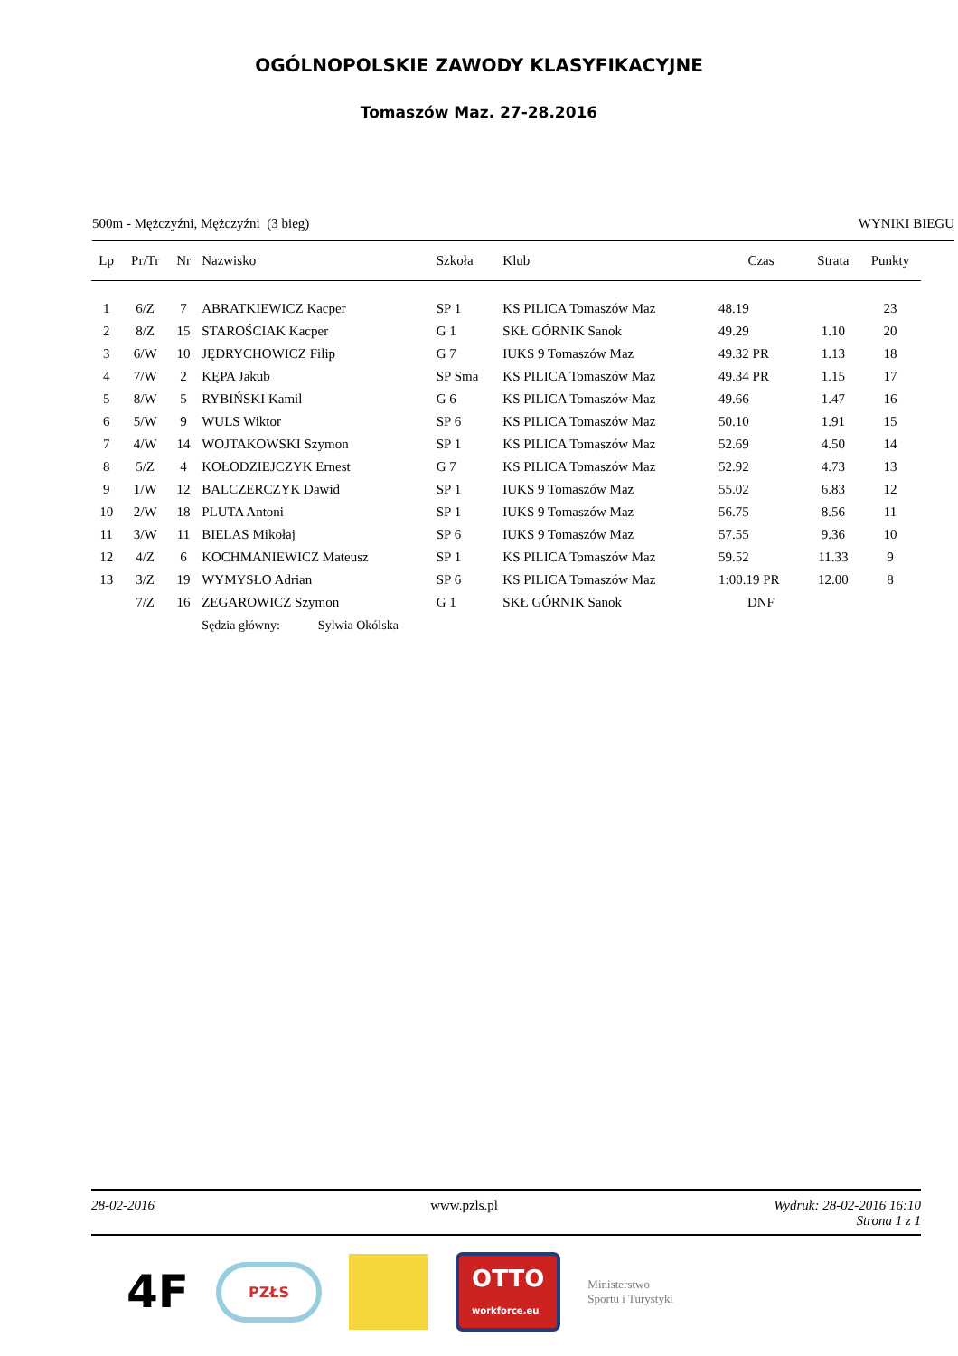OGÓLNOPOLSKIE ZAWODY KLASYFIKACYJNE
Tomaszów Maz. 27-28.2016
500m - Mężczyźni, Mężczyźni (3 bieg) WYNIKI BIEGU
| Lp | Pr/Tr | Nr | Nazwisko | Szkoła | Klub | Czas | Strata | Punkty |
| --- | --- | --- | --- | --- | --- | --- | --- | --- |
| 1 | 6/Z | 7 | ABRATKIEWICZ Kacper | SP 1 | KS PILICA Tomaszów Maz | 48.19 | | 23 |
| 2 | 8/Z | 15 | STAROŚCIAK Kacper | G 1 | SKŁ GÓRNIK Sanok | 49.29 | 1.10 | 20 |
| 3 | 6/W | 10 | JĘDRYCHOWICZ Filip | G 7 | IUKS 9 Tomaszów Maz | 49.32 PR | 1.13 | 18 |
| 4 | 7/W | 2 | KĘPA Jakub | SP Sma | KS PILICA Tomaszów Maz | 49.34 PR | 1.15 | 17 |
| 5 | 8/W | 5 | RYBIŃSKI Kamil | G 6 | KS PILICA Tomaszów Maz | 49.66 | 1.47 | 16 |
| 6 | 5/W | 9 | WULS Wiktor | SP 6 | KS PILICA Tomaszów Maz | 50.10 | 1.91 | 15 |
| 7 | 4/W | 14 | WOJTAKOWSKI Szymon | SP 1 | KS PILICA Tomaszów Maz | 52.69 | 4.50 | 14 |
| 8 | 5/Z | 4 | KOŁODZIEJCZYK Ernest | G 7 | KS PILICA Tomaszów Maz | 52.92 | 4.73 | 13 |
| 9 | 1/W | 12 | BALCZERCZYK Dawid | SP 1 | IUKS 9 Tomaszów Maz | 55.02 | 6.83 | 12 |
| 10 | 2/W | 18 | PLUTA Antoni | SP 1 | IUKS 9 Tomaszów Maz | 56.75 | 8.56 | 11 |
| 11 | 3/W | 11 | BIELAS Mikołaj | SP 6 | IUKS 9 Tomaszów Maz | 57.55 | 9.36 | 10 |
| 12 | 4/Z | 6 | KOCHMANIEWICZ Mateusz | SP 1 | KS PILICA Tomaszów Maz | 59.52 | 11.33 | 9 |
| 13 | 3/Z | 19 | WYMYSŁO Adrian | SP 6 | KS PILICA Tomaszów Maz | 1:00.19 PR | 12.00 | 8 |
| | 7/Z | 16 | ZEGAROWICZ Szymon | G 1 | SKŁ GÓRNIK Sanok | DNF | | |
| | | | Sędzia główny: Sylwia Okólska | | | | | |
28-02-2016 www.pzls.pl Wydruk: 28-02-2016 16:10
Strona 1 z 1
4F PZŁS OTTO
workforce.eu Ministerstwo
Sportu i Turystyki